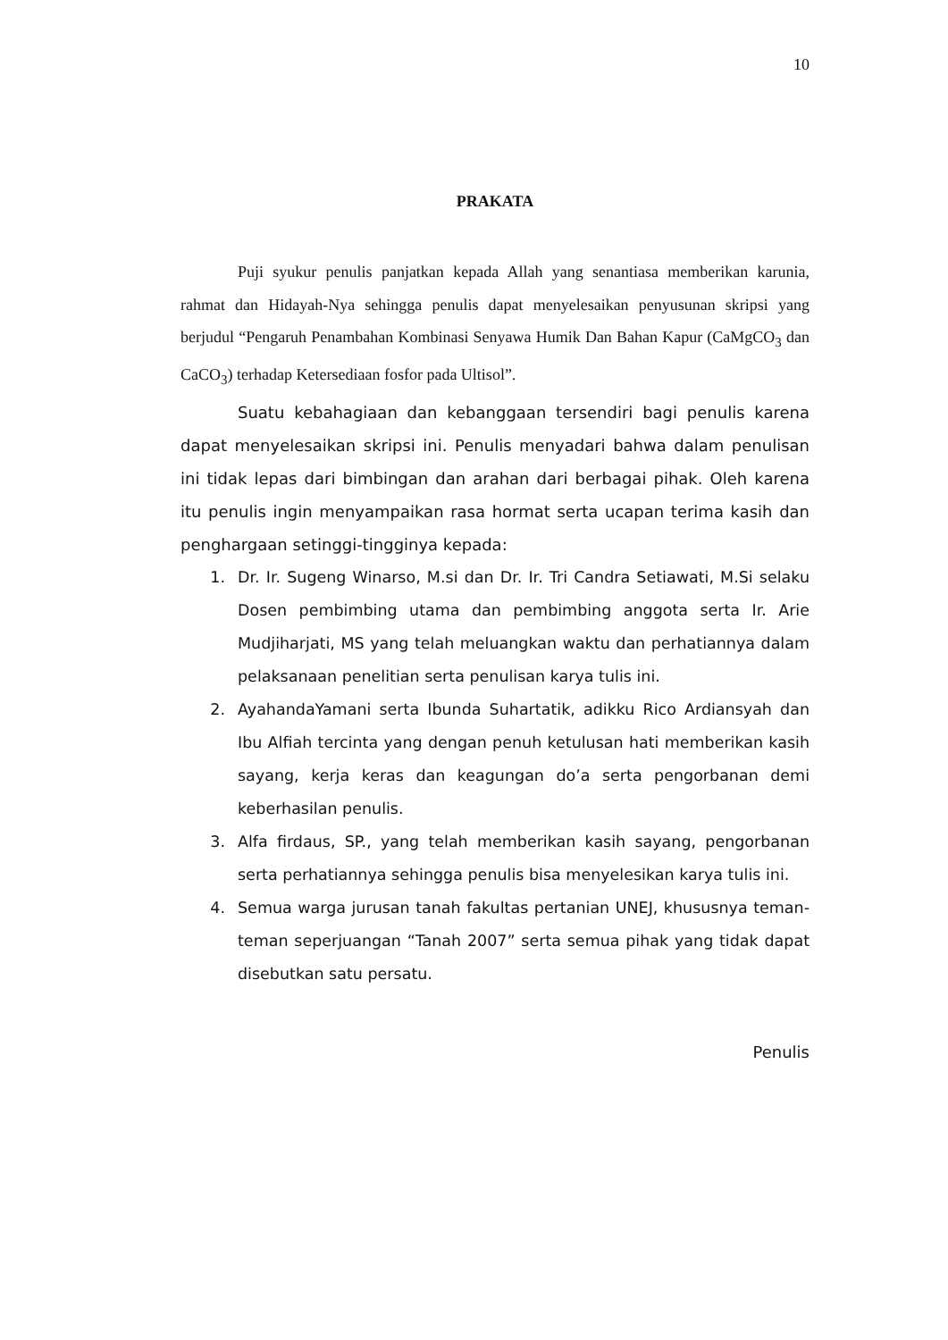10
PRAKATA
Puji syukur penulis panjatkan kepada Allah yang senantiasa memberikan karunia, rahmat dan Hidayah-Nya sehingga penulis dapat menyelesaikan penyusunan skripsi yang berjudul “Pengaruh Penambahan Kombinasi Senyawa Humik Dan Bahan Kapur (CaMgCO<sub>3</sub> dan CaCO<sub>3</sub>) terhadap Ketersediaan fosfor pada Ultisol”.
Suatu kebahagiaan dan kebanggaan tersendiri bagi penulis karena dapat menyelesaikan skripsi ini. Penulis menyadari bahwa dalam penulisan ini tidak lepas dari bimbingan dan arahan dari berbagai pihak. Oleh karena itu penulis ingin menyampaikan rasa hormat serta ucapan terima kasih dan penghargaan setinggi-tingginya kepada:
1. Dr. Ir. Sugeng Winarso, M.si dan Dr. Ir. Tri Candra Setiawati, M.Si selaku Dosen pembimbing utama dan pembimbing anggota serta Ir. Arie Mudjiharjati, MS yang telah meluangkan waktu dan perhatiannya dalam pelaksanaan penelitian serta penulisan karya tulis ini.
2. AyahandaYamani serta Ibunda Suhartatik, adikku Rico Ardiansyah dan Ibu Alfiah tercinta yang dengan penuh ketulusan hati memberikan kasih sayang, kerja keras dan keagungan do’a serta pengorbanan demi keberhasilan penulis.
3. Alfa firdaus, SP., yang telah memberikan kasih sayang, pengorbanan serta perhatiannya sehingga penulis bisa menyelesikan karya tulis ini.
4. Semua warga jurusan tanah fakultas pertanian UNEJ, khususnya teman-teman seperjuangan “Tanah 2007” serta semua pihak yang tidak dapat disebutkan satu persatu.
Penulis